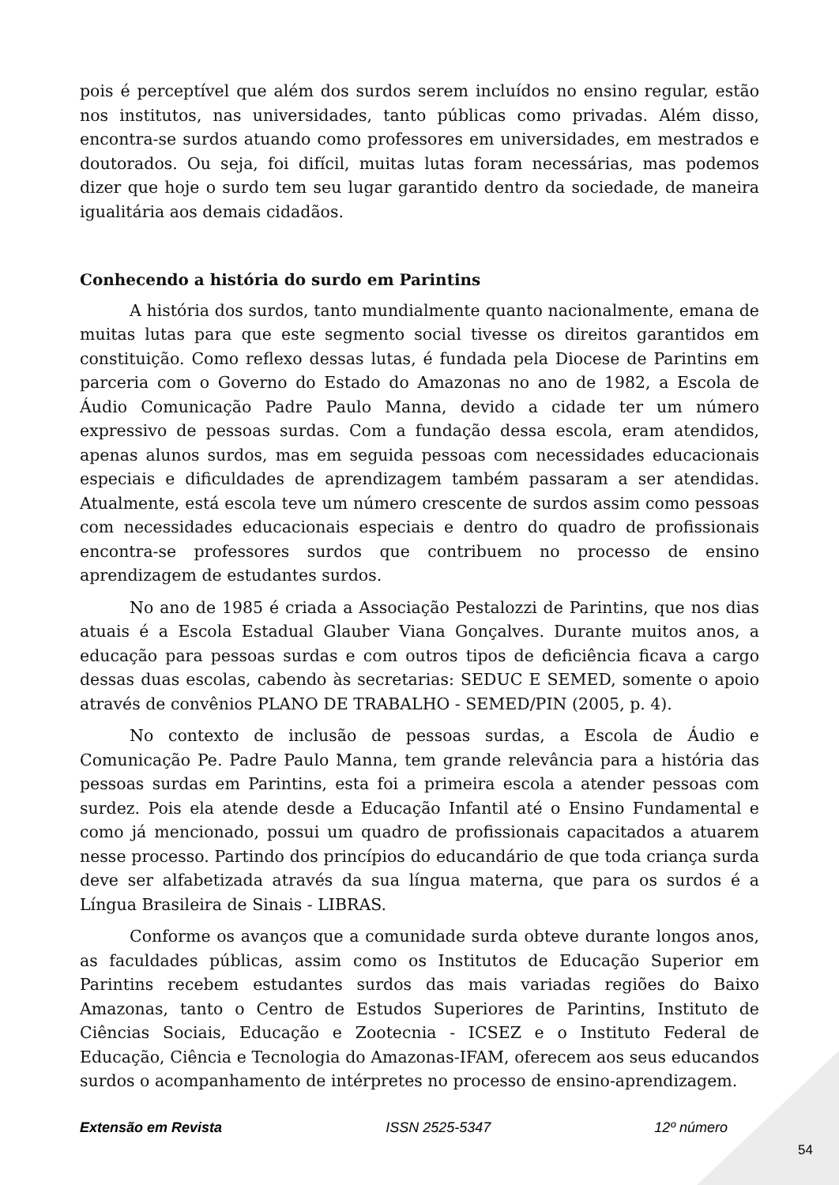pois é perceptível que além dos surdos serem incluídos no ensino regular, estão nos institutos, nas universidades, tanto públicas como privadas. Além disso, encontra-se surdos atuando como professores em universidades, em mestrados e doutorados. Ou seja, foi difícil, muitas lutas foram necessárias, mas podemos dizer que hoje o surdo tem seu lugar garantido dentro da sociedade, de maneira igualitária aos demais cidadãos.
Conhecendo a história do surdo em Parintins
A história dos surdos, tanto mundialmente quanto nacionalmente, emana de muitas lutas para que este segmento social tivesse os direitos garantidos em constituição. Como reflexo dessas lutas, é fundada pela Diocese de Parintins em parceria com o Governo do Estado do Amazonas no ano de 1982, a Escola de Áudio Comunicação Padre Paulo Manna, devido a cidade ter um número expressivo de pessoas surdas. Com a fundação dessa escola, eram atendidos, apenas alunos surdos, mas em seguida pessoas com necessidades educacionais especiais e dificuldades de aprendizagem também passaram a ser atendidas. Atualmente, está escola teve um número crescente de surdos assim como pessoas com necessidades educacionais especiais e dentro do quadro de profissionais encontra-se professores surdos que contribuem no processo de ensino aprendizagem de estudantes surdos.
No ano de 1985 é criada a Associação Pestalozzi de Parintins, que nos dias atuais é a Escola Estadual Glauber Viana Gonçalves. Durante muitos anos, a educação para pessoas surdas e com outros tipos de deficiência ficava a cargo dessas duas escolas, cabendo às secretarias: SEDUC E SEMED, somente o apoio através de convênios PLANO DE TRABALHO - SEMED/PIN (2005, p. 4).
No contexto de inclusão de pessoas surdas, a Escola de Áudio e Comunicação Pe. Padre Paulo Manna, tem grande relevância para a história das pessoas surdas em Parintins, esta foi a primeira escola a atender pessoas com surdez. Pois ela atende desde a Educação Infantil até o Ensino Fundamental e como já mencionado, possui um quadro de profissionais capacitados a atuarem nesse processo. Partindo dos princípios do educandário de que toda criança surda deve ser alfabetizada através da sua língua materna, que para os surdos é a Língua Brasileira de Sinais - LIBRAS.
Conforme os avanços que a comunidade surda obteve durante longos anos, as faculdades públicas, assim como os Institutos de Educação Superior em Parintins recebem estudantes surdos das mais variadas regiões do Baixo Amazonas, tanto o Centro de Estudos Superiores de Parintins, Instituto de Ciências Sociais, Educação e Zootecnia - ICSEZ e o Instituto Federal de Educação, Ciência e Tecnologia do Amazonas-IFAM, oferecem aos seus educandos surdos o acompanhamento de intérpretes no processo de ensino-aprendizagem.
Extensão em Revista ISSN 2525-5347 12º número
54